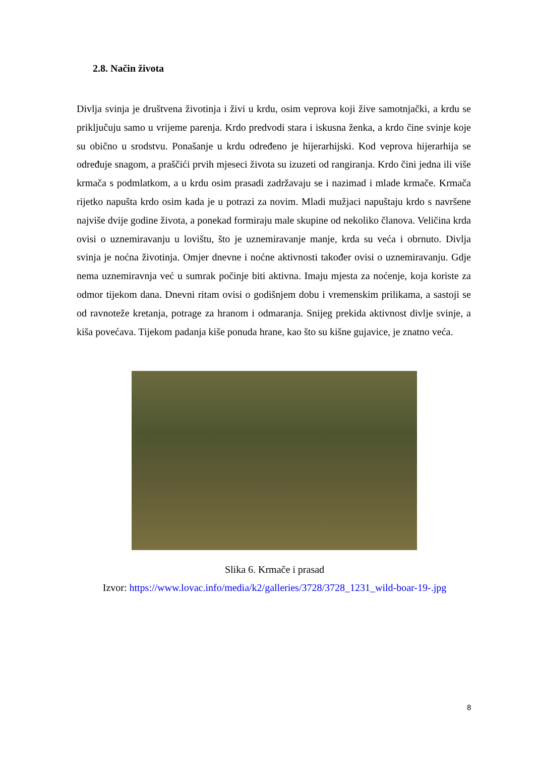2.8. Način života
Divlja svinja je društvena životinja i živi u krdu, osim veprova koji žive samotnjački, a krdu se priključuju samo u vrijeme parenja. Krdo predvodi stara i iskusna ženka, a krdo čine svinje koje su obično u srodstvu. Ponašanje u krdu određeno je hijerarhijski. Kod veprova hijerarhija se određuje snagom, a praščići prvih mjeseci života su izuzeti od rangiranja. Krdo čini jedna ili više krmača s podmlatkom, a u krdu osim prasadi zadržavaju se i nazimad i mlade krmače. Krmača rijetko napušta krdo osim kada je u potrazi za novim. Mladi mužjaci napuštaju krdo s navršene najviše dvije godine života, a ponekad formiraju male skupine od nekoliko članova. Veličina krda ovisi o uznemiravanju u lovištu, što je uznemiravanje manje, krda su veća i obrnuto. Divlja svinja je noćna životinja. Omjer dnevne i noćne aktivnosti također ovisi o uznemiravanju. Gdje nema uznemiravnja već u sumrak počinje biti aktivna. Imaju mjesta za noćenje, koja koriste za odmor tijekom dana. Dnevni ritam ovisi o godišnjem dobu i vremenskim prilikama, a sastoji se od ravnoteže kretanja, potrage za hranom i odmaranja. Snijeg prekida aktivnost divlje svinje, a kiša povećava. Tijekom padanja kiše ponuda hrane, kao što su kišne gujavice, je znatno veća.
Slika 6. Krmače i prasad
Izvor: https://www.lovac.info/media/k2/galleries/3728/3728_1231_wild-boar-19-.jpg
8